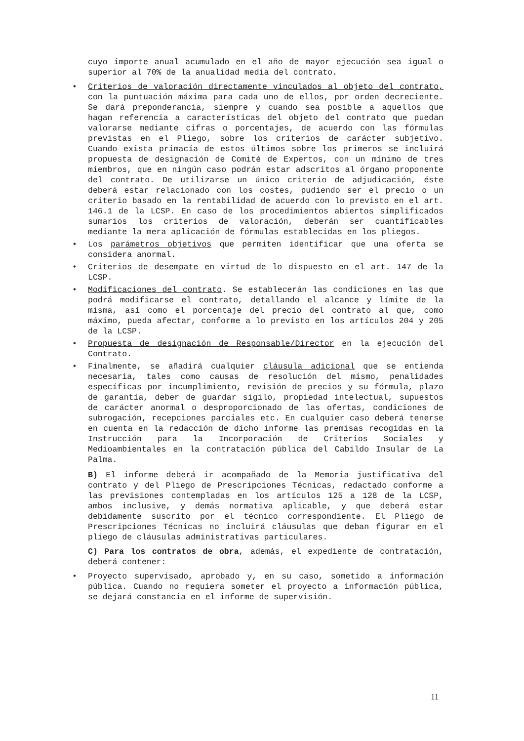cuyo importe anual acumulado en el año de mayor ejecución sea igual o superior al 70% de la anualidad media del contrato.
• Criterios de valoración directamente vinculados al objeto del contrato, con la puntuación máxima para cada uno de ellos, por orden decreciente. Se dará preponderancia, siempre y cuando sea posible a aquellos que hagan referencia a características del objeto del contrato que puedan valorarse mediante cifras o porcentajes, de acuerdo con las fórmulas previstas en el Pliego, sobre los criterios de carácter subjetivo. Cuando exista primacía de estos últimos sobre los primeros se incluirá propuesta de designación de Comité de Expertos, con un mínimo de tres miembros, que en ningún caso podrán estar adscritos al órgano proponente del contrato. De utilizarse un único criterio de adjudicación, éste deberá estar relacionado con los costes, pudiendo ser el precio o un criterio basado en la rentabilidad de acuerdo con lo previsto en el art. 146.1 de la LCSP. En caso de los procedimientos abiertos simplificados sumarios los criterios de valoración, deberán ser cuantificables mediante la mera aplicación de fórmulas establecidas en los pliegos.
• Los parámetros objetivos que permiten identificar que una oferta se considera anormal.
• Criterios de desempate en virtud de lo dispuesto en el art. 147 de la LCSP.
• Modificaciones del contrato. Se establecerán las condiciones en las que podrá modificarse el contrato, detallando el alcance y límite de la misma, así como el porcentaje del precio del contrato al que, como máximo, pueda afectar, conforme a lo previsto en los artículos 204 y 205 de la LCSP.
• Propuesta de designación de Responsable/Director en la ejecución del Contrato.
• Finalmente, se añadirá cualquier cláusula adicional que se entienda necesaria, tales como causas de resolución del mismo, penalidades específicas por incumplimiento, revisión de precios y su fórmula, plazo de garantía, deber de guardar sigilo, propiedad intelectual, supuestos de carácter anormal o desproporcionado de las ofertas, condiciones de subrogación, recepciones parciales etc. En cualquier caso deberá tenerse en cuenta en la redacción de dicho informe las premisas recogidas en la Instrucción para la Incorporación de Criterios Sociales y Medioambientales en la contratación pública del Cabildo Insular de La Palma.
B) El informe deberá ir acompañado de la Memoria justificativa del contrato y del Pliego de Prescripciones Técnicas, redactado conforme a las previsiones contempladas en los artículos 125 a 128 de la LCSP, ambos inclusive, y demás normativa aplicable, y que deberá estar debidamente suscrito por el técnico correspondiente. El Pliego de Prescripciones Técnicas no incluirá cláusulas que deban figurar en el pliego de cláusulas administrativas particulares.
C) Para los contratos de obra, además, el expediente de contratación, deberá contener:
• Proyecto supervisado, aprobado y, en su caso, sometido a información pública. Cuando no requiera someter el proyecto a información pública, se dejará constancia en el informe de supervisión.
11